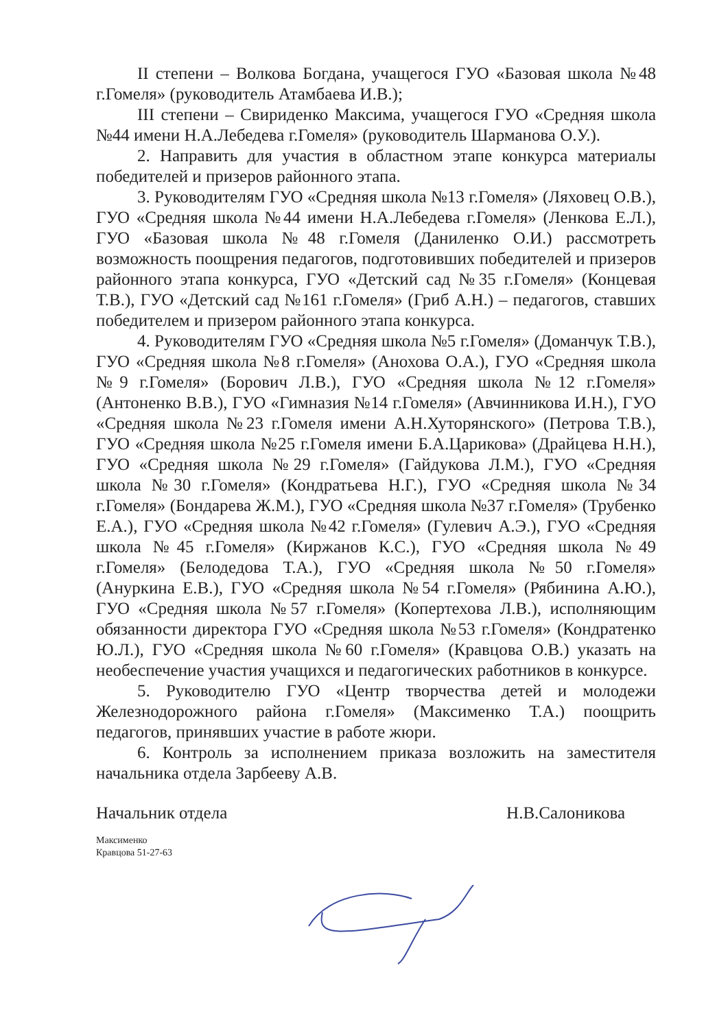II степени – Волкова Богдана, учащегося ГУО «Базовая школа №48 г.Гомеля» (руководитель Атамбаева И.В.);
III степени – Свириденко Максима, учащегося ГУО «Средняя школа №44 имени Н.А.Лебедева г.Гомеля» (руководитель Шарманова О.У.).
2. Направить для участия в областном этапе конкурса материалы победителей и призеров районного этапа.
3. Руководителям ГУО «Средняя школа №13 г.Гомеля» (Ляховец О.В.), ГУО «Средняя школа №44 имени Н.А.Лебедева г.Гомеля» (Ленкова Е.Л.), ГУО «Базовая школа №48 г.Гомеля (Даниленко О.И.) рассмотреть возможность поощрения педагогов, подготовивших победителей и призеров районного этапа конкурса, ГУО «Детский сад №35 г.Гомеля» (Концевая Т.В.), ГУО «Детский сад №161 г.Гомеля» (Гриб А.Н.) – педагогов, ставших победителем и призером районного этапа конкурса.
4. Руководителям ГУО «Средняя школа №5 г.Гомеля» (Доманчук Т.В.), ГУО «Средняя школа №8 г.Гомеля» (Анохова О.А.), ГУО «Средняя школа №9 г.Гомеля» (Борович Л.В.), ГУО «Средняя школа №12 г.Гомеля» (Антоненко В.В.), ГУО «Гимназия №14 г.Гомеля» (Авчинникова И.Н.), ГУО «Средняя школа №23 г.Гомеля имени А.Н.Хуторянского» (Петрова Т.В.), ГУО «Средняя школа №25 г.Гомеля имени Б.А.Царикова» (Драйцева Н.Н.), ГУО «Средняя школа №29 г.Гомеля» (Гайдукова Л.М.), ГУО «Средняя школа №30 г.Гомеля» (Кондратьева Н.Г.), ГУО «Средняя школа №34 г.Гомеля» (Бондарева Ж.М.), ГУО «Средняя школа №37 г.Гомеля» (Трубенко Е.А.), ГУО «Средняя школа №42 г.Гомеля» (Гулевич А.Э.), ГУО «Средняя школа №45 г.Гомеля» (Киржанов К.С.), ГУО «Средняя школа №49 г.Гомеля» (Белодедова Т.А.), ГУО «Средняя школа №50 г.Гомеля» (Ануркина Е.В.), ГУО «Средняя школа №54 г.Гомеля» (Рябинина А.Ю.), ГУО «Средняя школа №57 г.Гомеля» (Копертехова Л.В.), исполняющим обязанности директора ГУО «Средняя школа №53 г.Гомеля» (Кондратенко Ю.Л.), ГУО «Средняя школа №60 г.Гомеля» (Кравцова О.В.) указать на необеспечение участия учащихся и педагогических работников в конкурсе.
5. Руководителю ГУО «Центр творчества детей и молодежи Железнодорожного района г.Гомеля» (Максименко Т.А.) поощрить педагогов, принявших участие в работе жюри.
6. Контроль за исполнением приказа возложить на заместителя начальника отдела Зарбееву А.В.
Начальник отдела Н.В.Салоникова
Максименко
Кравцова 51-27-63